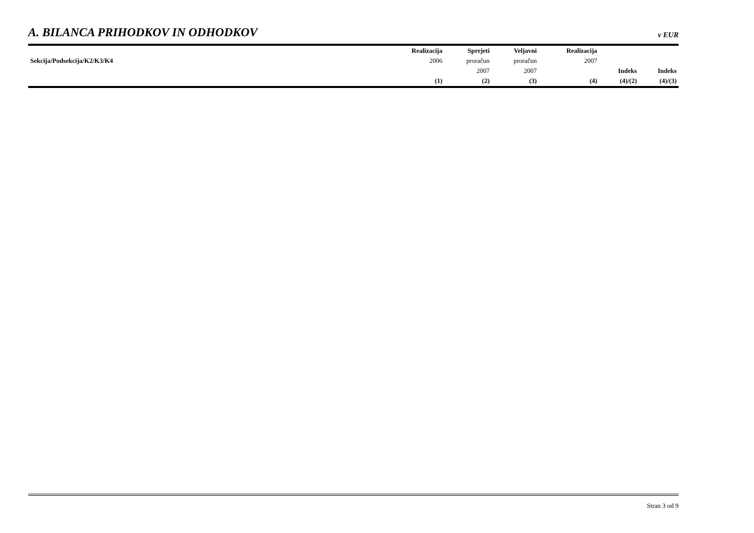A. BILANCA PRIHODKOV IN ODHODKOV
v EUR
| Sekcija/Podsekcija/K2/K3/K4 | Realizacija | Sprejeti | Veljavni | Realizacija | Indeks | Indeks |
| --- | --- | --- | --- | --- | --- | --- |
| | 2006 | proračun | proračun | 2007 | | |
| | | 2007 | 2007 | | | |
| | (1) | (2) | (3) | (4) | (4)/(2) | (4)/(3) |
Stran 3 od 9